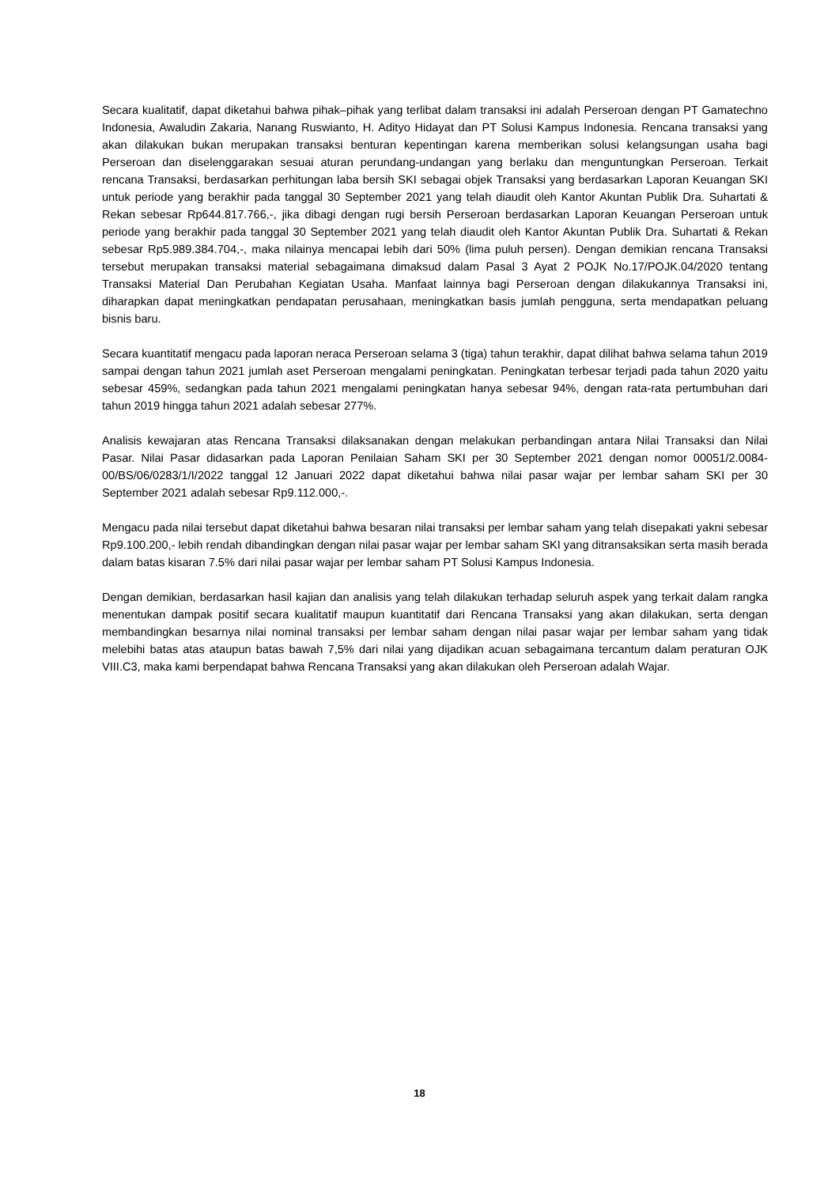Secara kualitatif, dapat diketahui bahwa pihak–pihak yang terlibat dalam transaksi ini adalah Perseroan dengan PT Gamatechno Indonesia, Awaludin Zakaria, Nanang Ruswianto, H. Adityo Hidayat dan PT Solusi Kampus Indonesia. Rencana transaksi yang akan dilakukan bukan merupakan transaksi benturan kepentingan karena memberikan solusi kelangsungan usaha bagi Perseroan dan diselenggarakan sesuai aturan perundang-undangan yang berlaku dan menguntungkan Perseroan. Terkait rencana Transaksi, berdasarkan perhitungan laba bersih SKI sebagai objek Transaksi yang berdasarkan Laporan Keuangan SKI untuk periode yang berakhir pada tanggal 30 September 2021 yang telah diaudit oleh Kantor Akuntan Publik Dra. Suhartati & Rekan sebesar Rp644.817.766,-, jika dibagi dengan rugi bersih Perseroan berdasarkan Laporan Keuangan Perseroan untuk periode yang berakhir pada tanggal 30 September 2021 yang telah diaudit oleh Kantor Akuntan Publik Dra. Suhartati & Rekan sebesar Rp5.989.384.704,-, maka nilainya mencapai lebih dari 50% (lima puluh persen). Dengan demikian rencana Transaksi tersebut merupakan transaksi material sebagaimana dimaksud dalam Pasal 3 Ayat 2 POJK No.17/POJK.04/2020 tentang Transaksi Material Dan Perubahan Kegiatan Usaha. Manfaat lainnya bagi Perseroan dengan dilakukannya Transaksi ini, diharapkan dapat meningkatkan pendapatan perusahaan, meningkatkan basis jumlah pengguna, serta mendapatkan peluang bisnis baru.
Secara kuantitatif mengacu pada laporan neraca Perseroan selama 3 (tiga) tahun terakhir, dapat dilihat bahwa selama tahun 2019 sampai dengan tahun 2021 jumlah aset Perseroan mengalami peningkatan. Peningkatan terbesar terjadi pada tahun 2020 yaitu sebesar 459%, sedangkan pada tahun 2021 mengalami peningkatan hanya sebesar 94%, dengan rata-rata pertumbuhan dari tahun 2019 hingga tahun 2021 adalah sebesar 277%.
Analisis kewajaran atas Rencana Transaksi dilaksanakan dengan melakukan perbandingan antara Nilai Transaksi dan Nilai Pasar. Nilai Pasar didasarkan pada Laporan Penilaian Saham SKI per 30 September 2021 dengan nomor 00051/2.0084-00/BS/06/0283/1/I/2022 tanggal 12 Januari 2022 dapat diketahui bahwa nilai pasar wajar per lembar saham SKI per 30 September 2021 adalah sebesar Rp9.112.000,-.
Mengacu pada nilai tersebut dapat diketahui bahwa besaran nilai transaksi per lembar saham yang telah disepakati yakni sebesar Rp9.100.200,- lebih rendah dibandingkan dengan nilai pasar wajar per lembar saham SKI yang ditransaksikan serta masih berada dalam batas kisaran 7.5% dari nilai pasar wajar per lembar saham PT Solusi Kampus Indonesia.
Dengan demikian, berdasarkan hasil kajian dan analisis yang telah dilakukan terhadap seluruh aspek yang terkait dalam rangka menentukan dampak positif secara kualitatif maupun kuantitatif dari Rencana Transaksi yang akan dilakukan, serta dengan membandingkan besarnya nilai nominal transaksi per lembar saham dengan nilai pasar wajar per lembar saham yang tidak melebihi batas atas ataupun batas bawah 7,5% dari nilai yang dijadikan acuan sebagaimana tercantum dalam peraturan OJK VIII.C3, maka kami berpendapat bahwa Rencana Transaksi yang akan dilakukan oleh Perseroan adalah Wajar.
18